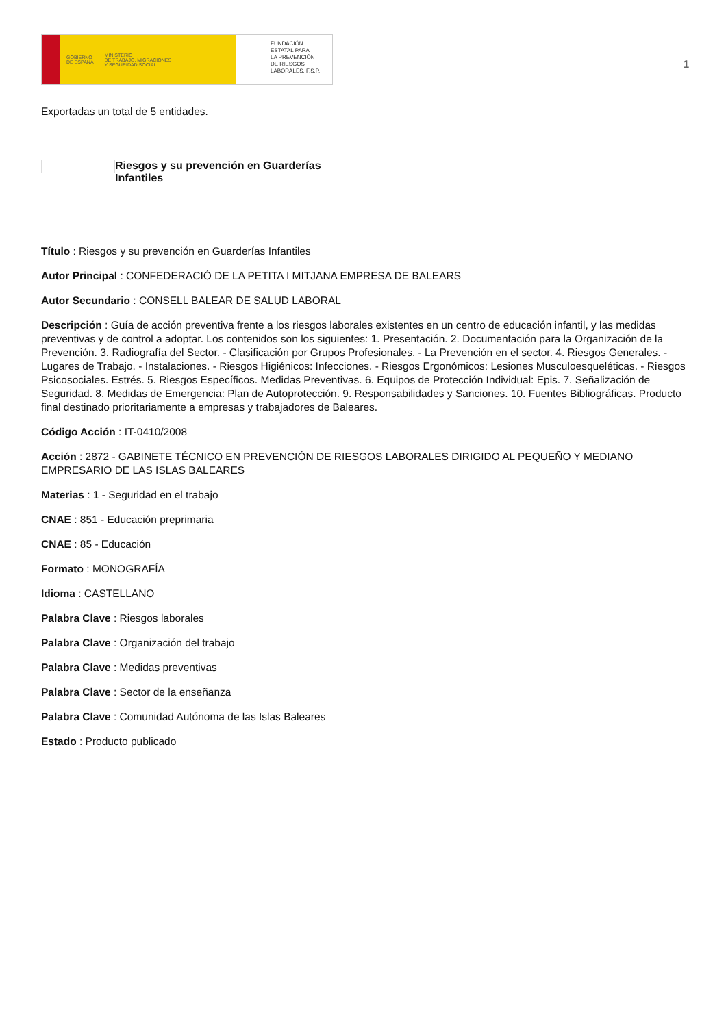GOBIERNO
DE ESPAÑA MINISTERIO
DE TRABAJO, MIGRACIONES
Y SEGURIDAD SOCIAL
FUNDACIÓN
ESTATAL PARA
LA PREVENCIÓN
DE RIESGOS
LABORALES, F.S.P.
1
Exportadas un total de 5 entidades.
Riesgos y su prevención en Guarderías
Infantiles
Título : Riesgos y su prevención en Guarderías Infantiles
Autor Principal : CONFEDERACIÓ DE LA PETITA I MITJANA EMPRESA DE BALEARS
Autor Secundario : CONSELL BALEAR DE SALUD LABORAL
Descripción : Guía de acción preventiva frente a los riesgos laborales existentes en un centro de educación infantil, y las medidas preventivas y de control a adoptar. Los contenidos son los siguientes: 1. Presentación. 2. Documentación para la Organización de la Prevención. 3. Radiografía del Sector. - Clasificación por Grupos Profesionales. - La Prevención en el sector. 4. Riesgos Generales. - Lugares de Trabajo. - Instalaciones. - Riesgos Higiénicos: Infecciones. - Riesgos Ergonómicos: Lesiones Musculoesqueléticas. - Riesgos Psicosociales. Estrés. 5. Riesgos Específicos. Medidas Preventivas. 6. Equipos de Protección Individual: Epis. 7. Señalización de Seguridad. 8. Medidas de Emergencia: Plan de Autoprotección. 9. Responsabilidades y Sanciones. 10. Fuentes Bibliográficas. Producto final destinado prioritariamente a empresas y trabajadores de Baleares.
Código Acción : IT-0410/2008
Acción : 2872 - GABINETE TÉCNICO EN PREVENCIÓN DE RIESGOS LABORALES DIRIGIDO AL PEQUEÑO Y MEDIANO EMPRESARIO DE LAS ISLAS BALEARES
Materias : 1 - Seguridad en el trabajo
CNAE : 851 - Educación preprimaria
CNAE : 85 - Educación
Formato : MONOGRAFÍA
Idioma : CASTELLANO
Palabra Clave : Riesgos laborales
Palabra Clave : Organización del trabajo
Palabra Clave : Medidas preventivas
Palabra Clave : Sector de la enseñanza
Palabra Clave : Comunidad Autónoma de las Islas Baleares
Estado : Producto publicado